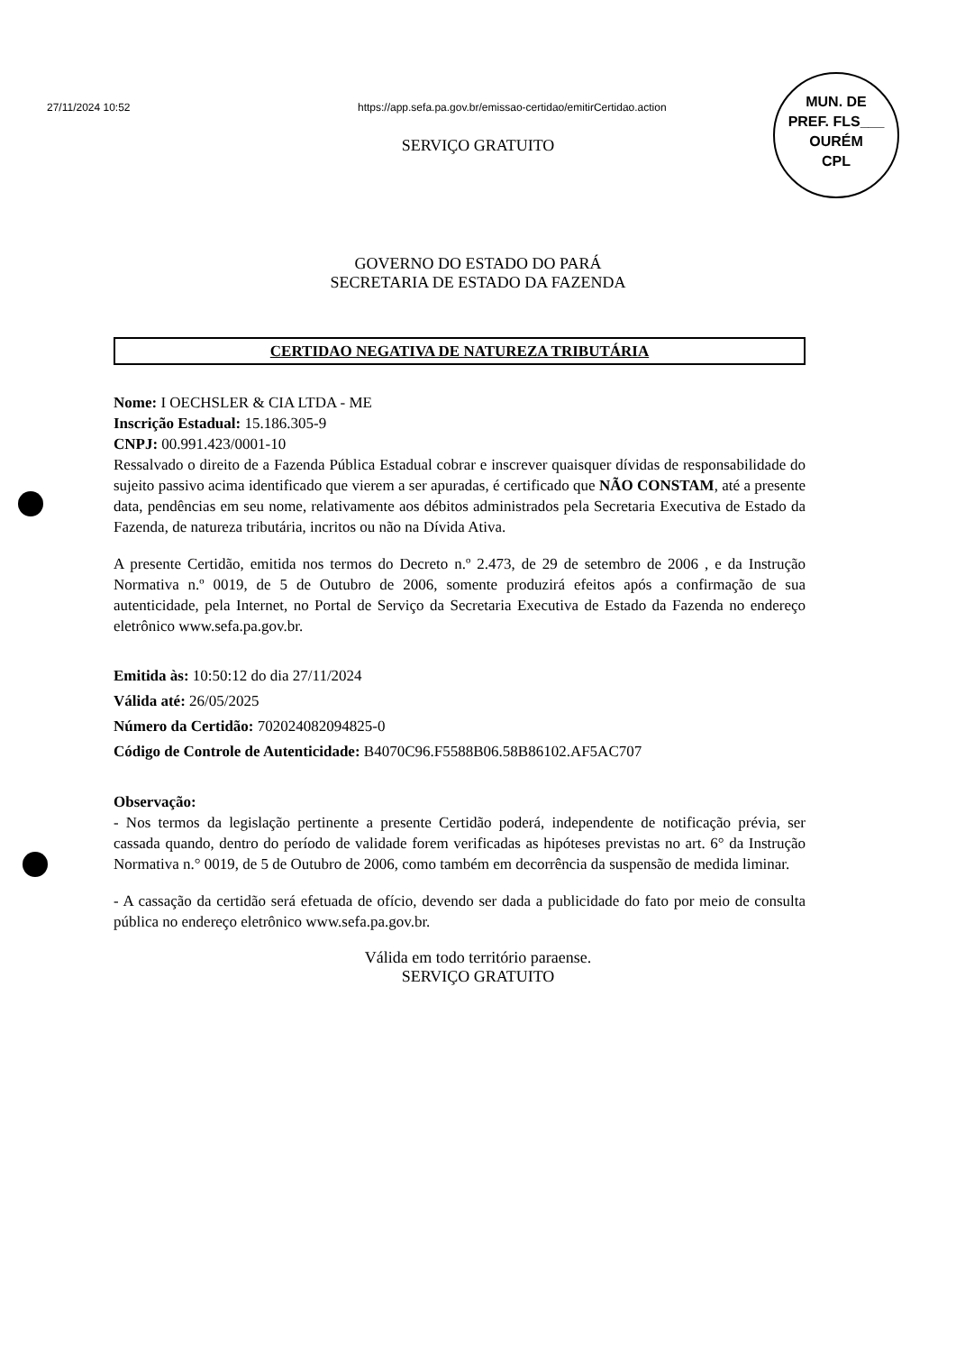27/11/2024 10:52 https://app.sefa.pa.gov.br/emissao-certidao/emitirCertidao.action
MUN. DE
PREF. FLS___ OURÉM
CPL
SERVIÇO GRATUITO
GOVERNO DO ESTADO DO PARÁ
SECRETARIA DE ESTADO DA FAZENDA
CERTIDAO NEGATIVA DE NATUREZA TRIBUTÁRIA
Nome: I OECHSLER & CIA LTDA - ME
Inscrição Estadual: 15.186.305-9
CNPJ: 00.991.423/0001-10
Ressalvado o direito de a Fazenda Pública Estadual cobrar e inscrever quaisquer dívidas de responsabilidade do sujeito passivo acima identificado que vierem a ser apuradas, é certificado que NÃO CONSTAM, até a presente data, pendências em seu nome, relativamente aos débitos administrados pela Secretaria Executiva de Estado da Fazenda, de natureza tributária, incritos ou não na Dívida Ativa.
A presente Certidão, emitida nos termos do Decreto n.º 2.473, de 29 de setembro de 2006 , e da Instrução Normativa n.º 0019, de 5 de Outubro de 2006, somente produzirá efeitos após a confirmação de sua autenticidade, pela Internet, no Portal de Serviço da Secretaria Executiva de Estado da Fazenda no endereço eletrônico www.sefa.pa.gov.br.
Emitida às: 10:50:12 do dia 27/11/2024
Válida até: 26/05/2025
Número da Certidão: 702024082094825-0
Código de Controle de Autenticidade: B4070C96.F5588B06.58B86102.AF5AC707
Observação:
- Nos termos da legislação pertinente a presente Certidão poderá, independente de notificação prévia, ser cassada quando, dentro do período de validade forem verificadas as hipóteses previstas no art. 6° da Instrução Normativa n.° 0019, de 5 de Outubro de 2006, como também em decorrência da suspensão de medida liminar.
- A cassação da certidão será efetuada de ofício, devendo ser dada a publicidade do fato por meio de consulta pública no endereço eletrônico www.sefa.pa.gov.br.
Válida em todo território paraense.
SERVIÇO GRATUITO